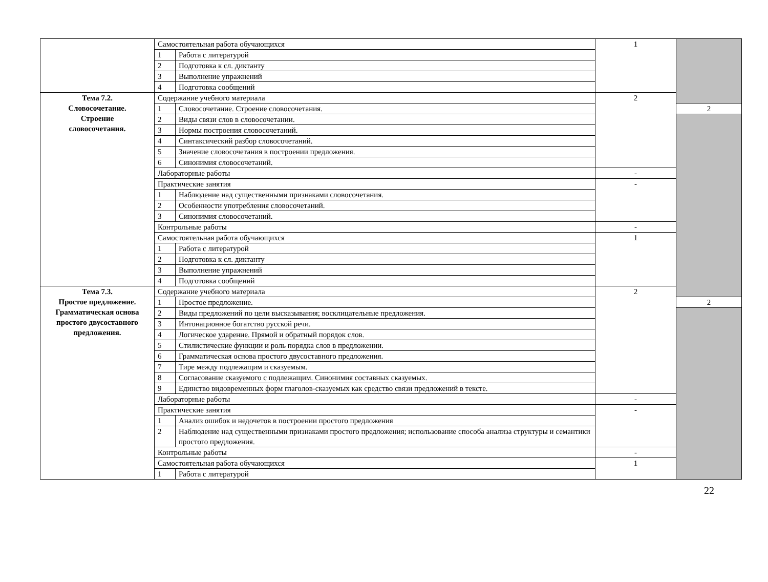| | Самостоятельная работа обучающихся | | 1 | |
| | 1 | Работа с литературой | | |
| | 2 | Подготовка к сл. диктанту | | |
| | 3 | Выполнение упражнений | | |
| | 4 | Подготовка сообщений | | |
| Тема 7.2. Словосочетание. Строение словосочетания. | Содержание учебного материала | | 2 | |
| | 1 | Словосочетание. Строение словосочетания. | | 2 |
| | 2 | Виды связи слов в словосочетании. | | |
| | 3 | Нормы построения словосочетаний. | | |
| | 4 | Синтаксический разбор словосочетаний. | | |
| | 5 | Значение словосочетания в построении предложения. | | |
| | 6 | Синонимия словосочетаний. | | |
| | Лабораторные работы | | - | |
| | Практические занятия | | - | |
| | 1 | Наблюдение над существенными признаками словосочетания. | | |
| | 2 | Особенности употребления словосочетаний. | | |
| | 3 | Синонимия словосочетаний. | | |
| | Контрольные работы | | - | |
| | Самостоятельная работа обучающихся | | 1 | |
| | 1 | Работа с литературой | | |
| | 2 | Подготовка к сл. диктанту | | |
| | 3 | Выполнение упражнений | | |
| | 4 | Подготовка сообщений | | |
| Тема 7.3. Простое предложение. Грамматическая основа простого двусоставного предложения. | Содержание учебного материала | | 2 | |
| | 1 | Простое предложение. | | 2 |
| | 2 | Виды предложений по цели высказывания; восклицательные предложения. | | |
| | 3 | Интонационное богатство русской речи. | | |
| | 4 | Логическое ударение. Прямой и обратный порядок слов. | | |
| | 5 | Стилистические функции и роль порядка слов в предложении. | | |
| | 6 | Грамматическая основа простого двусоставного предложения. | | |
| | 7 | Тире между подлежащим и сказуемым. | | |
| | 8 | Согласование сказуемого с подлежащим. Синонимия составных сказуемых. | | |
| | 9 | Единство видовременных форм глаголов-сказуемых как средство связи предложений в тексте. | | |
| | Лабораторные работы | | - | |
| | Практические занятия | | - | |
| | 1 | Анализ ошибок и недочетов в построении простого предложения | | |
| | 2 | Наблюдение над существенными признаками простого предложения; использование способа анализа структуры и семантики простого предложения. | | |
| | Контрольные работы | | - | |
| | Самостоятельная работа обучающихся | | 1 | |
| | 1 | Работа с литературой | | |
22